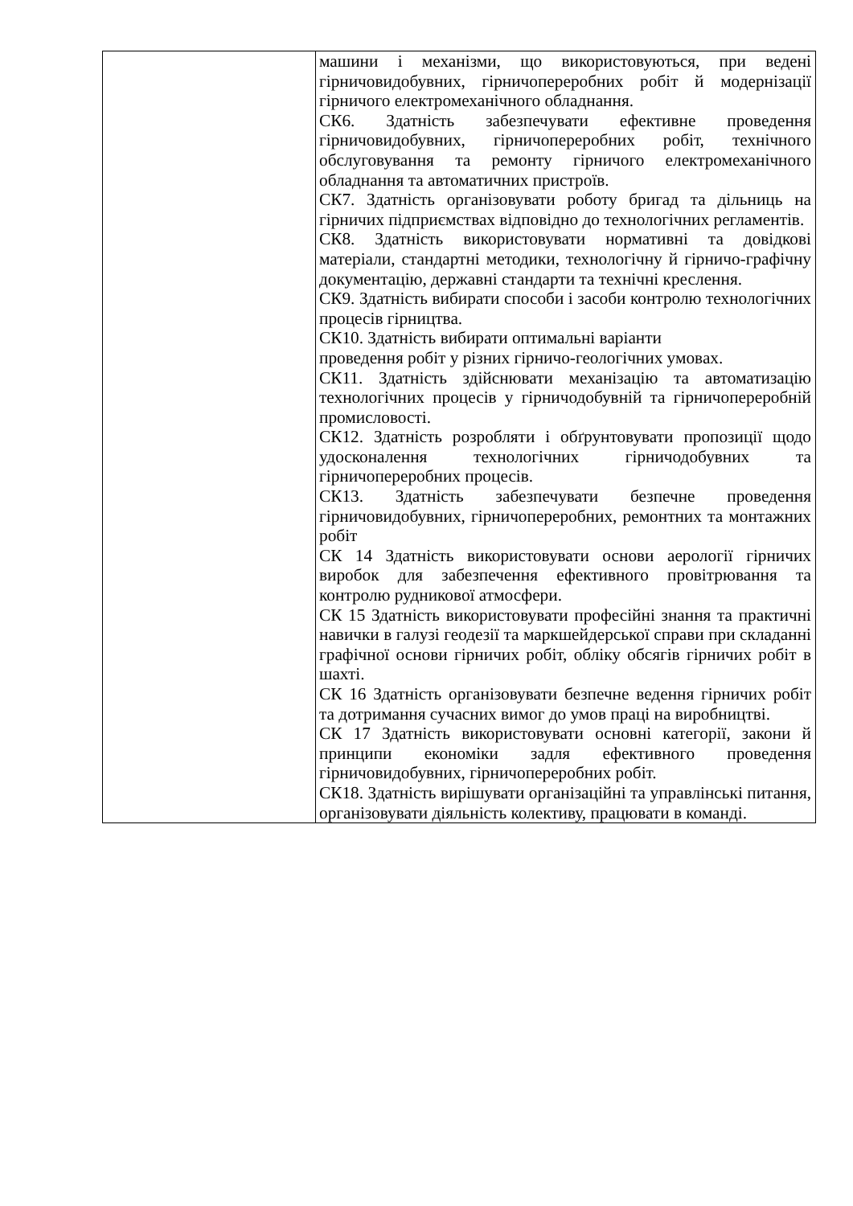| | машини і механізми, що використовуються, при ведені гірничовидобувних, гірничопереробних робіт й модернізації гірничого електромеханічного обладнання. СК6. Здатність забезпечувати ефективне проведення гірничовидобувних, гірничопереробних робіт, технічного обслуговування та ремонту гірничого електромеханічного обладнання та автоматичних пристроїв. СК7. Здатність організовувати роботу бригад та дільниць на гірничих підприємствах відповідно до технологічних регламентів. СК8. Здатність використовувати нормативні та довідкові матеріали, стандартні методики, технологічну й гірничо-графічну документацію, державні стандарти та технічні креслення. СК9. Здатність вибирати способи і засоби контролю технологічних процесів гірництва. СК10. Здатність вибирати оптимальні варіанти проведення робіт у різних гірничо-геологічних умовах. СК11. Здатність здійснювати механізацію та автоматизацію технологічних процесів у гірничодобувній та гірничопереробній промисловості. СК12. Здатність розробляти і обґрунтовувати пропозиції щодо удосконалення технологічних гірничодобувних та гірничопереробних процесів. СК13. Здатність забезпечувати безпечне проведення гірничовидобувних, гірничопереробних, ремонтних та монтажних робіт СК 14 Здатність використовувати основи аерології гірничих виробок для забезпечення ефективного провітрювання та контролю рудникової атмосфери. СК 15 Здатність використовувати професійні знання та практичні навички в галузі геодезії та маркшейдерської справи при складанні графічної основи гірничих робіт, обліку обсягів гірничих робіт в шахті. СК 16 Здатність організовувати безпечне ведення гірничих робіт та дотримання сучасних вимог до умов праці на виробництві. СК 17 Здатність використовувати основні категорії, закони й принципи економіки задля ефективного проведення гірничовидобувних, гірничопереробних робіт. СК18. Здатність вирішувати організаційні та управлінські питання, організовувати діяльність колективу, працювати в команді. |